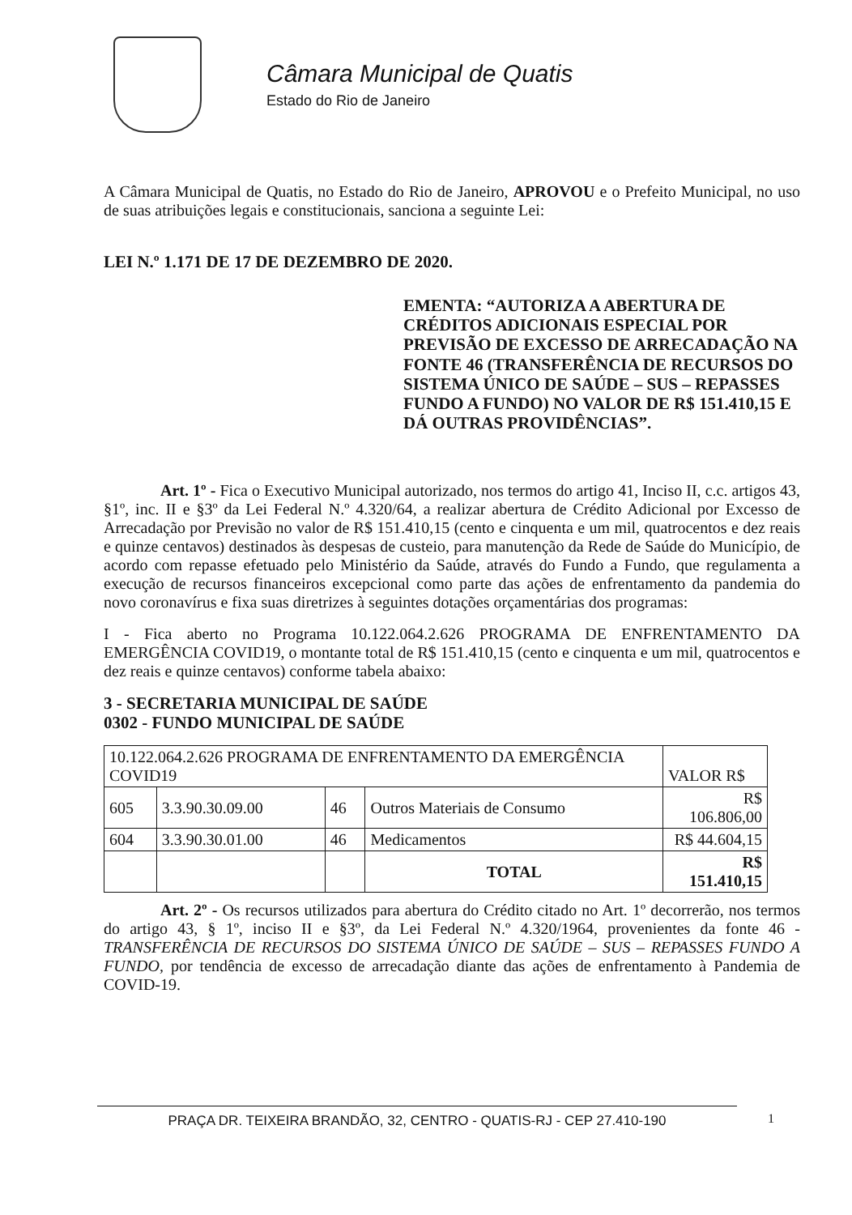Câmara Municipal de Quatis
Estado do Rio de Janeiro
A Câmara Municipal de Quatis, no Estado do Rio de Janeiro, APROVOU e o Prefeito Municipal, no uso de suas atribuições legais e constitucionais, sanciona a seguinte Lei:
LEI N.º 1.171 DE 17 DE DEZEMBRO DE 2020.
EMENTA: “AUTORIZA A ABERTURA DE CRÉDITOS ADICIONAIS ESPECIAL POR PREVISÃO DE EXCESSO DE ARRECADAÇÃO NA FONTE 46 (TRANSFERÊNCIA DE RECURSOS DO SISTEMA ÚNICO DE SAÚDE – SUS – REPASSES FUNDO A FUNDO) NO VALOR DE R$ 151.410,15 E DÁ OUTRAS PROVIDÊNCIAS”.
Art. 1º - Fica o Executivo Municipal autorizado, nos termos do artigo 41, Inciso II, c.c. artigos 43, §1º, inc. II e §3º da Lei Federal N.º 4.320/64, a realizar abertura de Crédito Adicional por Excesso de Arrecadação por Previsão no valor de R$ 151.410,15 (cento e cinquenta e um mil, quatrocentos e dez reais e quinze centavos) destinados às despesas de custeio, para manutenção da Rede de Saúde do Município, de acordo com repasse efetuado pelo Ministério da Saúde, através do Fundo a Fundo, que regulamenta a execução de recursos financeiros excepcional como parte das ações de enfrentamento da pandemia do novo coronavírus e fixa suas diretrizes à seguintes dotações orçamentárias dos programas:
I - Fica aberto no Programa 10.122.064.2.626 PROGRAMA DE ENFRENTAMENTO DA EMERGÊNCIA COVID19, o montante total de R$ 151.410,15 (cento e cinquenta e um mil, quatrocentos e dez reais e quinze centavos) conforme tabela abaixo:
3 - SECRETARIA MUNICIPAL DE SAÚDE
0302 - FUNDO MUNICIPAL DE SAÚDE
| 10.122.064.2.626 PROGRAMA DE ENFRENTAMENTO DA EMERGÊNCIA COVID19 | | | | VALOR R$ |
| 605 | 3.3.90.30.09.00 | 46 | Outros Materiais de Consumo | R$ 106.806,00 |
| 604 | 3.3.90.30.01.00 | 46 | Medicamentos | R$ 44.604,15 |
| | | | TOTAL | R$ 151.410,15 |
Art. 2º - Os recursos utilizados para abertura do Crédito citado no Art. 1º decorrerão, nos termos do artigo 43, § 1º, inciso II e §3º, da Lei Federal N.º 4.320/1964, provenientes da fonte 46 - TRANSFERÊNCIA DE RECURSOS DO SISTEMA ÚNICO DE SAÚDE – SUS – REPASSES FUNDO A FUNDO, por tendência de excesso de arrecadação diante das ações de enfrentamento à Pandemia de COVID-19.
PRAÇA DR. TEIXEIRA BRANDÃO, 32, CENTRO - QUATIS-RJ - CEP 27.410-190 1